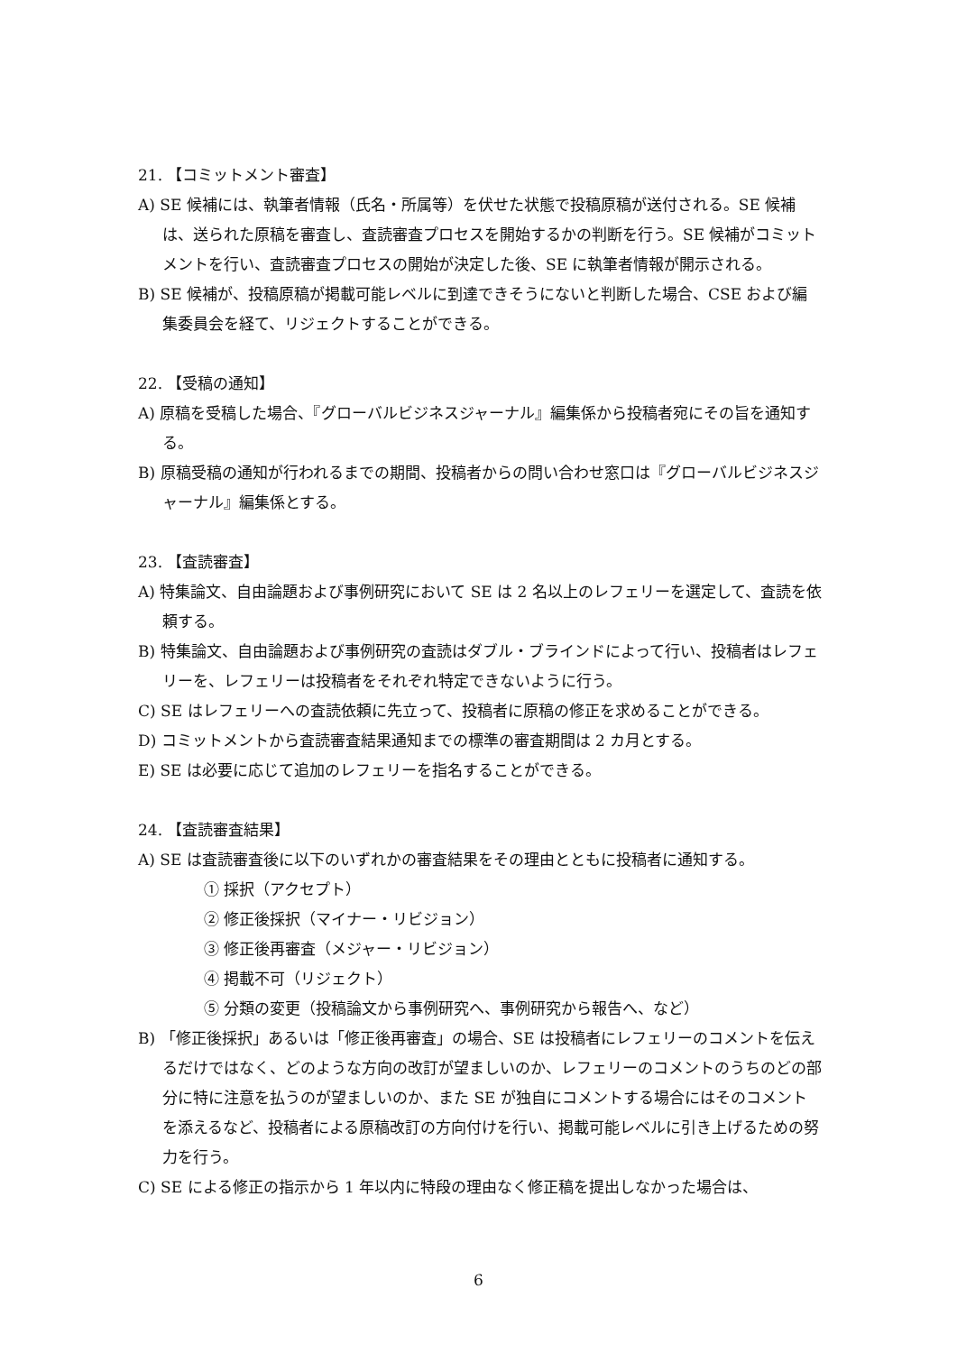21. 【コミットメント審査】
A) SE 候補には、執筆者情報（氏名・所属等）を伏せた状態で投稿原稿が送付される。SE 候補は、送られた原稿を審査し、査読審査プロセスを開始するかの判断を行う。SE 候補がコミットメントを行い、査読審査プロセスの開始が決定した後、SE に執筆者情報が開示される。
B) SE 候補が、投稿原稿が掲載可能レベルに到達できそうにないと判断した場合、CSE および編集委員会を経て、リジェクトすることができる。
22. 【受稿の通知】
A) 原稿を受稿した場合、『グローバルビジネスジャーナル』編集係から投稿者宛にその旨を通知する。
B) 原稿受稿の通知が行われるまでの期間、投稿者からの問い合わせ窓口は『グローバルビジネスジャーナル』編集係とする。
23. 【査読審査】
A) 特集論文、自由論題および事例研究において SE は 2 名以上のレフェリーを選定して、査読を依頼する。
B) 特集論文、自由論題および事例研究の査読はダブル・ブラインドによって行い、投稿者はレフェリーを、レフェリーは投稿者をそれぞれ特定できないように行う。
C) SE はレフェリーへの査読依頼に先立って、投稿者に原稿の修正を求めることができる。
D) コミットメントから査読審査結果通知までの標準の審査期間は 2 カ月とする。
E) SE は必要に応じて追加のレフェリーを指名することができる。
24. 【査読審査結果】
A) SE は査読審査後に以下のいずれかの審査結果をその理由とともに投稿者に通知する。
① 採択（アクセプト）
② 修正後採択（マイナー・リビジョン）
③ 修正後再審査（メジャー・リビジョン）
④ 掲載不可（リジェクト）
⑤ 分類の変更（投稿論文から事例研究へ、事例研究から報告へ、など）
B) 「修正後採択」あるいは「修正後再審査」の場合、SE は投稿者にレフェリーのコメントを伝えるだけではなく、どのような方向の改訂が望ましいのか、レフェリーのコメントのうちのどの部分に特に注意を払うのが望ましいのか、また SE が独自にコメントする場合にはそのコメントを添えるなど、投稿者による原稿改訂の方向付けを行い、掲載可能レベルに引き上げるための努力を行う。
C) SE による修正の指示から 1 年以内に特段の理由なく修正稿を提出しなかった場合は、
6